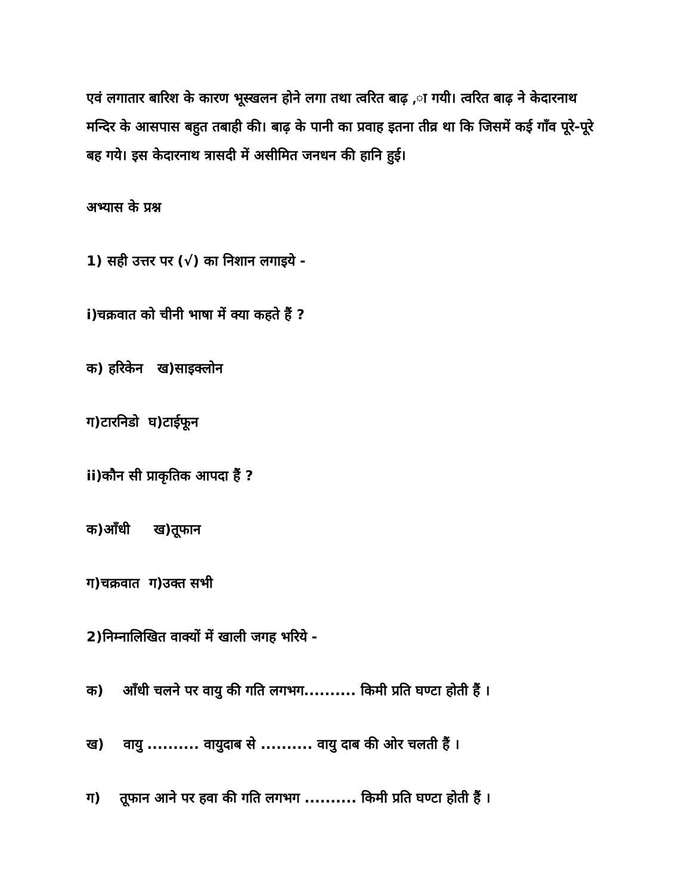एवं लगातार बारिश के कारण भूस्खलन होने लगा तथा त्वरित बाढ़ ,ा गयी। त्वरित बाढ़ ने केदारनाथ मन्दिर के आसपास बहुत तबाही की। बाढ़ के पानी का प्रवाह इतना तीव्र था कि जिसमें कई गाँव पूरे-पूरे बह गये। इस केदारनाथ त्रासदी में असीमित जनधन की हानि हुई।
अभ्यास के प्रश्न
1) सही उत्तर पर (√) का निशान लगाइये -
i)चक्रवात को चीनी भाषा में क्या कहते हैं ?
क) हरिकेन ख)साइक्लोन
ग)टारनिडो घ)टाईफून
ii)कौन सी प्राकृतिक आपदा हैं ?
क)आँधी ख)तूफान
ग)चक्रवात ग)उक्त सभी
2)निम्नालिखित वाक्यों में खाली जगह भरिये -
क) आँधी चलने पर वायु की गति लगभग.......... किमी प्रति घण्टा होती हैं ।
ख) वायु .......... वायुदाब से .......... वायु दाब की ओर चलती हैं ।
ग) तूफान आने पर हवा की गति लगभग .......... किमी प्रति घण्टा होती हैं ।